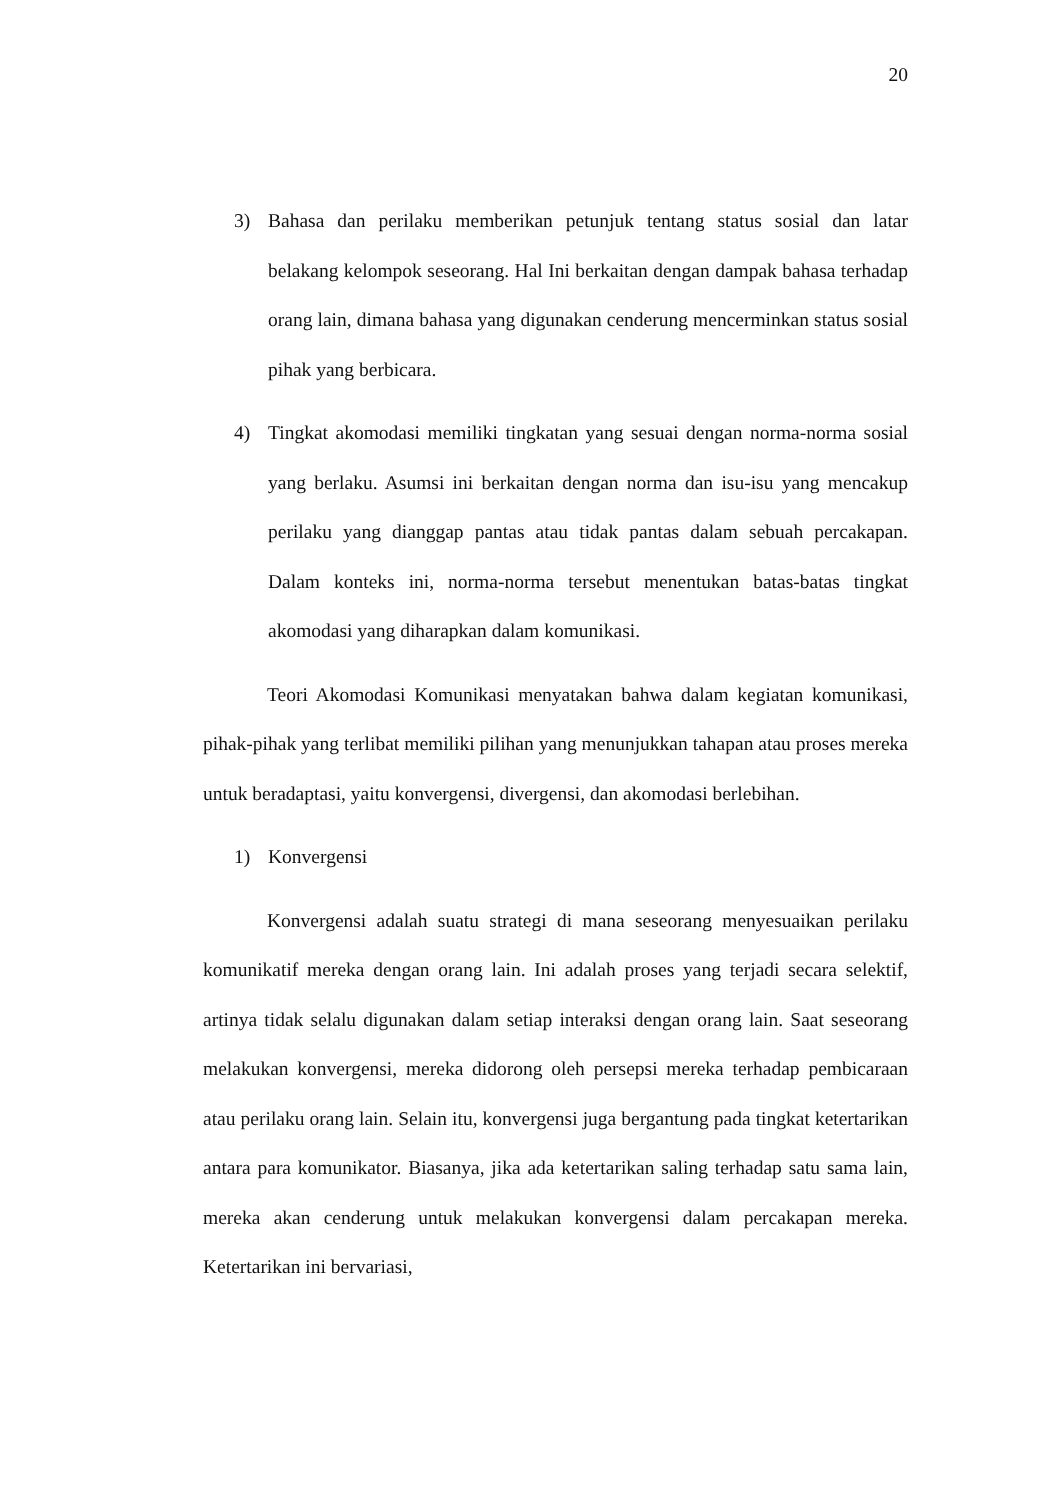20
3) Bahasa dan perilaku memberikan petunjuk tentang status sosial dan latar belakang kelompok seseorang. Hal Ini berkaitan dengan dampak bahasa terhadap orang lain, dimana bahasa yang digunakan cenderung mencerminkan status sosial pihak yang berbicara.
4) Tingkat akomodasi memiliki tingkatan yang sesuai dengan norma-norma sosial yang berlaku. Asumsi ini berkaitan dengan norma dan isu-isu yang mencakup perilaku yang dianggap pantas atau tidak pantas dalam sebuah percakapan. Dalam konteks ini, norma-norma tersebut menentukan batas-batas tingkat akomodasi yang diharapkan dalam komunikasi.
Teori Akomodasi Komunikasi menyatakan bahwa dalam kegiatan komunikasi, pihak-pihak yang terlibat memiliki pilihan yang menunjukkan tahapan atau proses mereka untuk beradaptasi, yaitu konvergensi, divergensi, dan akomodasi berlebihan.
1) Konvergensi
Konvergensi adalah suatu strategi di mana seseorang menyesuaikan perilaku komunikatif mereka dengan orang lain. Ini adalah proses yang terjadi secara selektif, artinya tidak selalu digunakan dalam setiap interaksi dengan orang lain. Saat seseorang melakukan konvergensi, mereka didorong oleh persepsi mereka terhadap pembicaraan atau perilaku orang lain. Selain itu, konvergensi juga bergantung pada tingkat ketertarikan antara para komunikator. Biasanya, jika ada ketertarikan saling terhadap satu sama lain, mereka akan cenderung untuk melakukan konvergensi dalam percakapan mereka. Ketertarikan ini bervariasi,